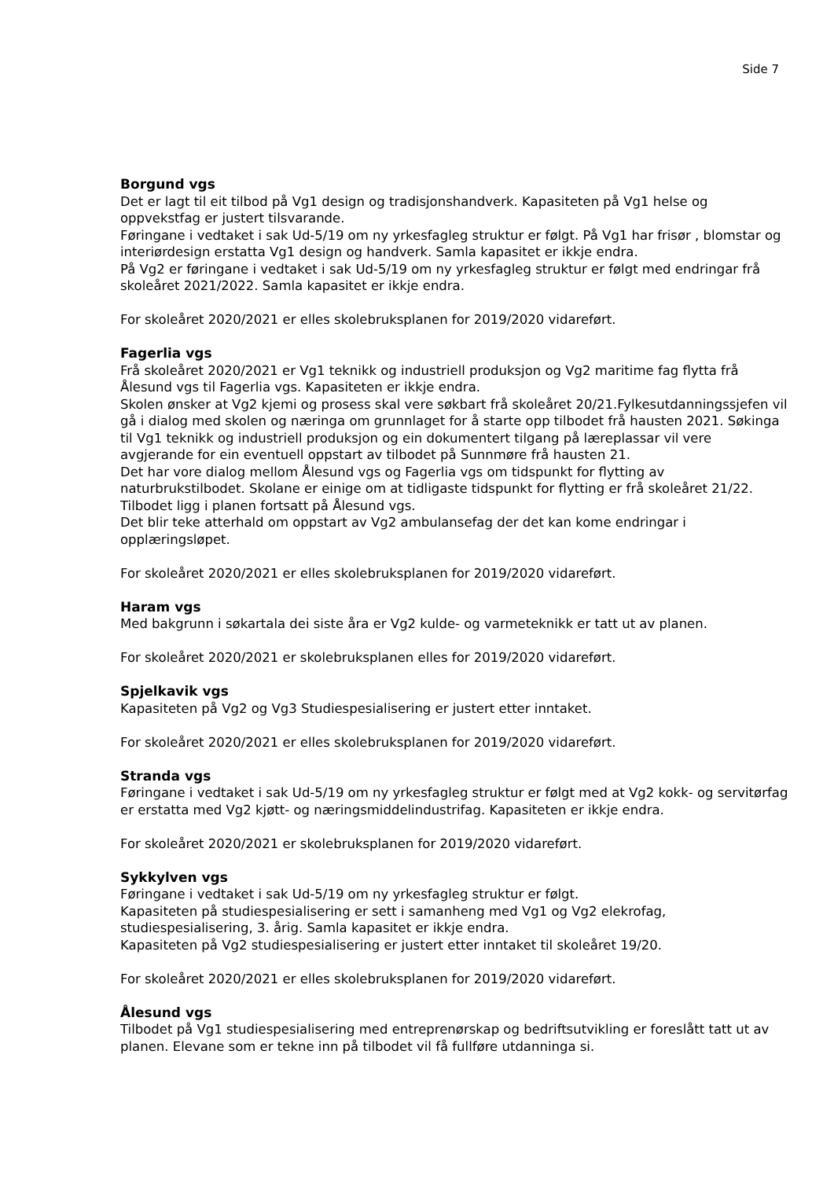Side 7
Borgund vgs
Det er lagt til eit tilbod på Vg1 design og tradisjonshandverk. Kapasiteten på Vg1 helse og oppvekstfag er justert tilsvarande.
Føringane i vedtaket i sak Ud-5/19 om ny yrkesfagleg struktur er følgt. På Vg1 har frisør , blomstar og interiørdesign erstatta Vg1 design og handverk. Samla kapasitet er ikkje endra.
På Vg2 er føringane i vedtaket i sak Ud-5/19 om ny yrkesfagleg struktur er følgt med endringar frå skoleåret 2021/2022. Samla kapasitet er ikkje endra.
For skoleåret 2020/2021 er elles skolebruksplanen for 2019/2020 vidareført.
Fagerlia vgs
Frå skoleåret 2020/2021 er Vg1 teknikk og industriell produksjon og Vg2 maritime fag flytta frå Ålesund vgs til Fagerlia vgs. Kapasiteten er ikkje endra.
Skolen ønsker at Vg2 kjemi og prosess skal vere søkbart frå skoleåret 20/21.Fylkesutdanningssjefen vil gå i dialog med skolen og næringa om grunnlaget for å starte opp tilbodet frå hausten 2021. Søkinga til Vg1 teknikk og industriell produksjon og ein dokumentert tilgang på læreplassar vil vere avgjerande for ein eventuell oppstart av tilbodet på Sunnmøre frå hausten 21.
Det har vore dialog mellom Ålesund vgs og Fagerlia vgs om tidspunkt for flytting av naturbrukstilbodet. Skolane er einige om at tidligaste tidspunkt for flytting er frå skoleåret 21/22. Tilbodet ligg i planen fortsatt på Ålesund vgs.
Det blir teke atterhald om oppstart av Vg2 ambulansefag der det kan kome endringar i opplæringsløpet.
For skoleåret 2020/2021 er elles skolebruksplanen for 2019/2020 vidareført.
Haram vgs
Med bakgrunn i søkartala dei siste åra er Vg2 kulde- og varmeteknikk er tatt ut av planen.
For skoleåret 2020/2021 er skolebruksplanen elles for 2019/2020 vidareført.
Spjelkavik vgs
Kapasiteten på Vg2 og Vg3 Studiespesialisering er justert etter inntaket.
For skoleåret 2020/2021 er elles skolebruksplanen for 2019/2020 vidareført.
Stranda vgs
Føringane i vedtaket i sak Ud-5/19 om ny yrkesfagleg struktur er følgt med at Vg2 kokk- og servitørfag er erstatta med Vg2 kjøtt- og næringsmiddelindustrifag. Kapasiteten er ikkje endra.
For skoleåret 2020/2021 er skolebruksplanen for 2019/2020 vidareført.
Sykkylven vgs
Føringane i vedtaket i sak Ud-5/19 om ny yrkesfagleg struktur er følgt.
Kapasiteten på studiespesialisering er sett i samanheng med Vg1 og Vg2 elekrofag, studiespesialisering, 3. årig. Samla kapasitet er ikkje endra.
Kapasiteten på Vg2 studiespesialisering er justert etter inntaket til skoleåret 19/20.
For skoleåret 2020/2021 er elles skolebruksplanen for 2019/2020 vidareført.
Ålesund vgs
Tilbodet på Vg1 studiespesialisering med entreprenørskap og bedriftsutvikling er foreslått tatt ut av planen. Elevane som er tekne inn på tilbodet vil få fullføre utdanninga si.